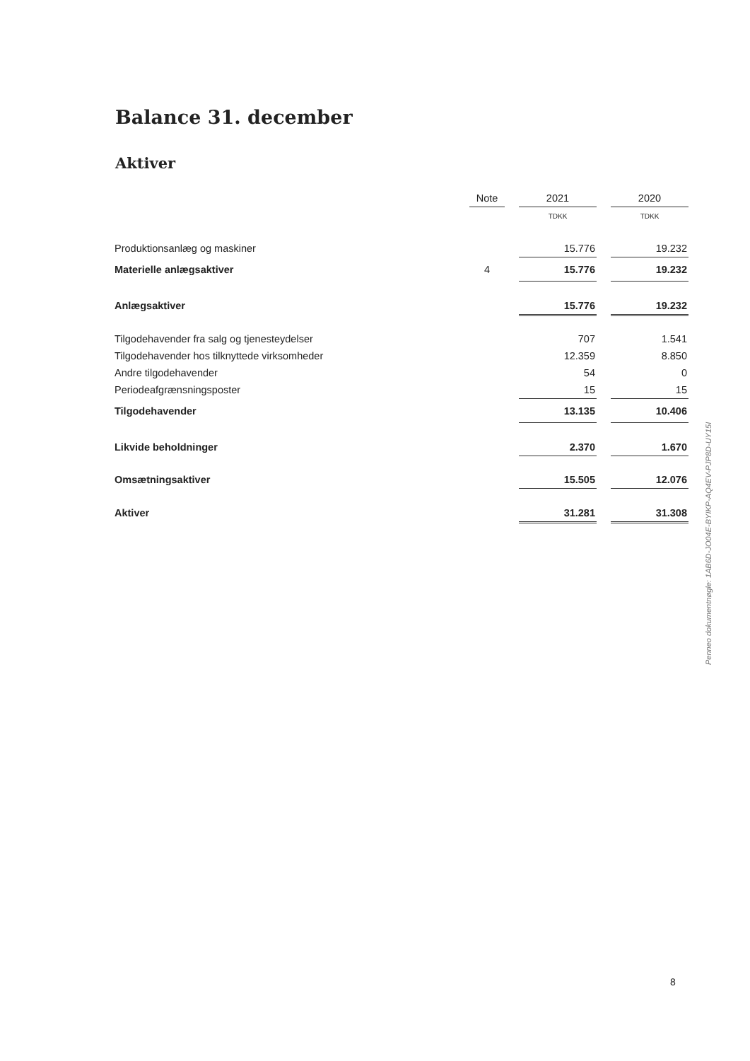Balance 31. december
Aktiver
| | Note | | 2021 | | 2020 |
| --- | --- | --- | --- | --- | --- |
| | | | TDKK | | TDKK |
| Produktionsanlæg og maskiner | | | 15.776 | | 19.232 |
| Materielle anlægsaktiver | 4 | | 15.776 | | 19.232 |
| Anlægsaktiver | | | 15.776 | | 19.232 |
| Tilgodehavender fra salg og tjenesteydelser | | | 707 | | 1.541 |
| Tilgodehavender hos tilknyttede virksomheder | | | 12.359 | | 8.850 |
| Andre tilgodehavender | | | 54 | | 0 |
| Periodeafgrænsningsposter | | | 15 | | 15 |
| Tilgodehavender | | | 13.135 | | 10.406 |
| Likvide beholdninger | | | 2.370 | | 1.670 |
| Omsætningsaktiver | | | 15.505 | | 12.076 |
| Aktiver | | | 31.281 | | 31.308 |
Penneo dokumentnøgle: 1AB6D-JO04E-BYIKP-AQ4EV-PJP8D-UY15I
8